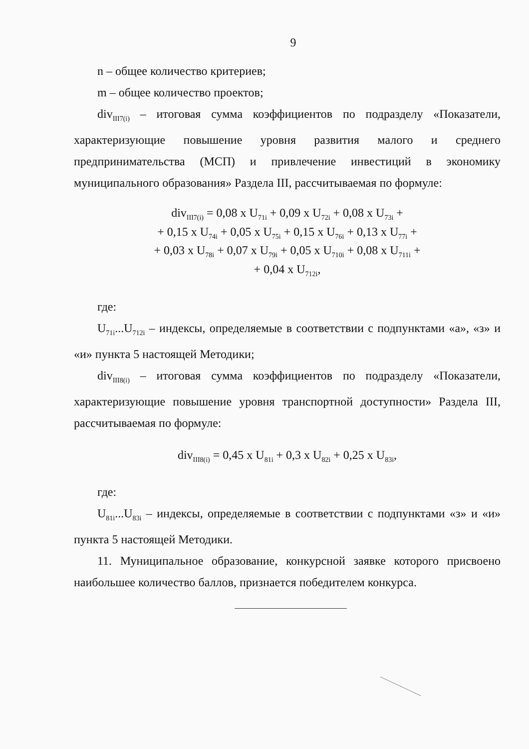9
n – общее количество критериев;
m – общее количество проектов;
div<sub>III7(i)</sub> – итоговая сумма коэффициентов по подразделу «Показатели, характеризующие повышение уровня развития малого и среднего предпринимательства (МСП) и привлечение инвестиций в экономику муниципального образования» Раздела III, рассчитываемая по формуле:
div<sub>III7(i)</sub> = 0,08 x U<sub>71i</sub> + 0,09 x U<sub>72i</sub> + 0,08 x U<sub>73i</sub> +
+ 0,15 x U<sub>74i</sub> + 0,05 x U<sub>75i</sub> + 0,15 x U<sub>76i</sub> + 0,13 x U<sub>77i</sub> +
+ 0,03 x U<sub>78i</sub> + 0,07 x U<sub>79i</sub> + 0,05 x U<sub>710i</sub> + 0,08 x U<sub>711i</sub> +
+ 0,04 x U<sub>712i</sub>,
где:
U<sub>71i</sub>...U<sub>712i</sub> – индексы, определяемые в соответствии с подпунктами «а», «з» и «и» пункта 5 настоящей Методики;
div<sub>III8(i)</sub> – итоговая сумма коэффициентов по подразделу «Показатели, характеризующие повышение уровня транспортной доступности» Раздела III, рассчитываемая по формуле:
div<sub>III8(i)</sub> = 0,45 x U<sub>81i</sub> + 0,3 x U<sub>82i</sub> + 0,25 x U<sub>83i</sub>,
где:
U<sub>81i</sub>...U<sub>83i</sub> – индексы, определяемые в соответствии с подпунктами «з» и «и» пункта 5 настоящей Методики.
11. Муниципальное образование, конкурсной заявке которого присвоено наибольшее количество баллов, признается победителем конкурса.